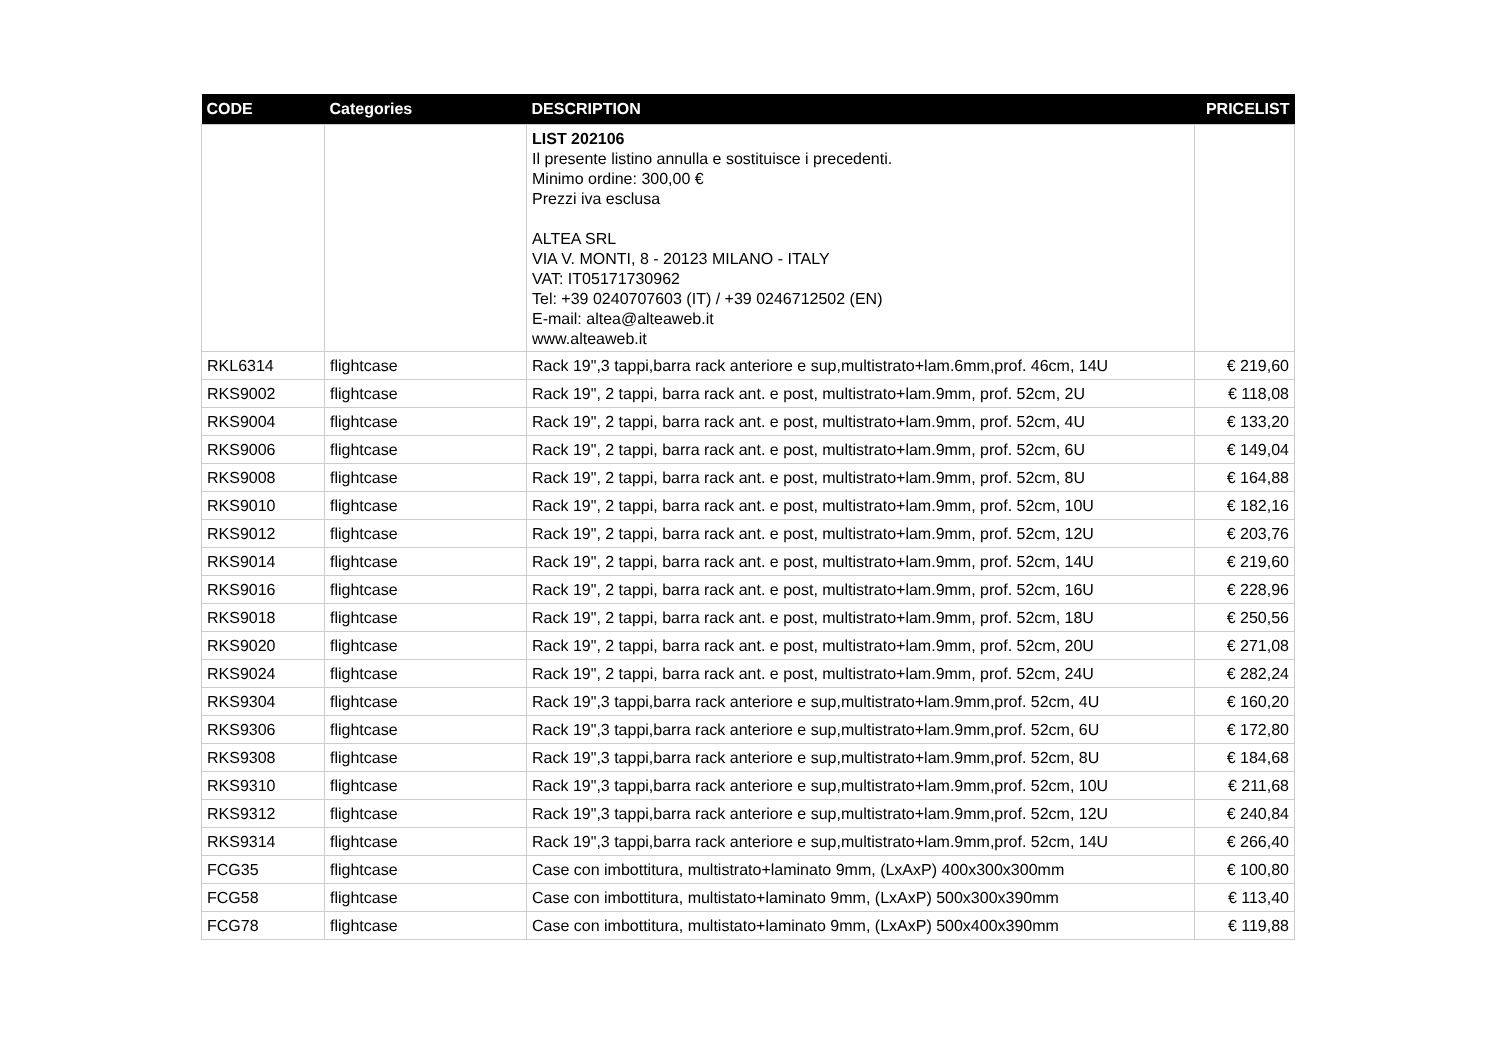| CODE | Categories | DESCRIPTION | PRICELIST |
| --- | --- | --- | --- |
| | | LIST 202106 Il presente listino annulla e sostituisce i precedenti. Minimo ordine: 300,00 € Prezzi iva esclusa ALTEA SRL VIA V. MONTI, 8 - 20123 MILANO - ITALY VAT: IT05171730962 Tel: +39 0240707603 (IT) / +39 0246712502 (EN) E-mail: altea@alteaweb.it www.alteaweb.it | |
| RKL6314 | flightcase | Rack 19",3 tappi,barra rack anteriore e sup,multistrato+lam.6mm,prof. 46cm, 14U | € 219,60 |
| RKS9002 | flightcase | Rack 19", 2 tappi, barra rack ant. e post, multistrato+lam.9mm, prof. 52cm, 2U | € 118,08 |
| RKS9004 | flightcase | Rack 19", 2 tappi, barra rack ant. e post, multistrato+lam.9mm, prof. 52cm, 4U | € 133,20 |
| RKS9006 | flightcase | Rack 19", 2 tappi, barra rack ant. e post, multistrato+lam.9mm, prof. 52cm, 6U | € 149,04 |
| RKS9008 | flightcase | Rack 19", 2 tappi, barra rack ant. e post, multistrato+lam.9mm, prof. 52cm, 8U | € 164,88 |
| RKS9010 | flightcase | Rack 19", 2 tappi, barra rack ant. e post, multistrato+lam.9mm, prof. 52cm, 10U | € 182,16 |
| RKS9012 | flightcase | Rack 19", 2 tappi, barra rack ant. e post, multistrato+lam.9mm, prof. 52cm, 12U | € 203,76 |
| RKS9014 | flightcase | Rack 19", 2 tappi, barra rack ant. e post, multistrato+lam.9mm, prof. 52cm, 14U | € 219,60 |
| RKS9016 | flightcase | Rack 19", 2 tappi, barra rack ant. e post, multistrato+lam.9mm, prof. 52cm, 16U | € 228,96 |
| RKS9018 | flightcase | Rack 19", 2 tappi, barra rack ant. e post, multistrato+lam.9mm, prof. 52cm, 18U | € 250,56 |
| RKS9020 | flightcase | Rack 19", 2 tappi, barra rack ant. e post, multistrato+lam.9mm, prof. 52cm, 20U | € 271,08 |
| RKS9024 | flightcase | Rack 19", 2 tappi, barra rack ant. e post, multistrato+lam.9mm, prof. 52cm, 24U | € 282,24 |
| RKS9304 | flightcase | Rack 19",3 tappi,barra rack anteriore e sup,multistrato+lam.9mm,prof. 52cm, 4U | € 160,20 |
| RKS9306 | flightcase | Rack 19",3 tappi,barra rack anteriore e sup,multistrato+lam.9mm,prof. 52cm, 6U | € 172,80 |
| RKS9308 | flightcase | Rack 19",3 tappi,barra rack anteriore e sup,multistrato+lam.9mm,prof. 52cm, 8U | € 184,68 |
| RKS9310 | flightcase | Rack 19",3 tappi,barra rack anteriore e sup,multistrato+lam.9mm,prof. 52cm, 10U | € 211,68 |
| RKS9312 | flightcase | Rack 19",3 tappi,barra rack anteriore e sup,multistrato+lam.9mm,prof. 52cm, 12U | € 240,84 |
| RKS9314 | flightcase | Rack 19",3 tappi,barra rack anteriore e sup,multistrato+lam.9mm,prof. 52cm, 14U | € 266,40 |
| FCG35 | flightcase | Case con imbottitura, multistrato+laminato 9mm, (LxAxP) 400x300x300mm | € 100,80 |
| FCG58 | flightcase | Case con imbottitura, multistato+laminato 9mm, (LxAxP) 500x300x390mm | € 113,40 |
| FCG78 | flightcase | Case con imbottitura, multistato+laminato 9mm, (LxAxP) 500x400x390mm | € 119,88 |